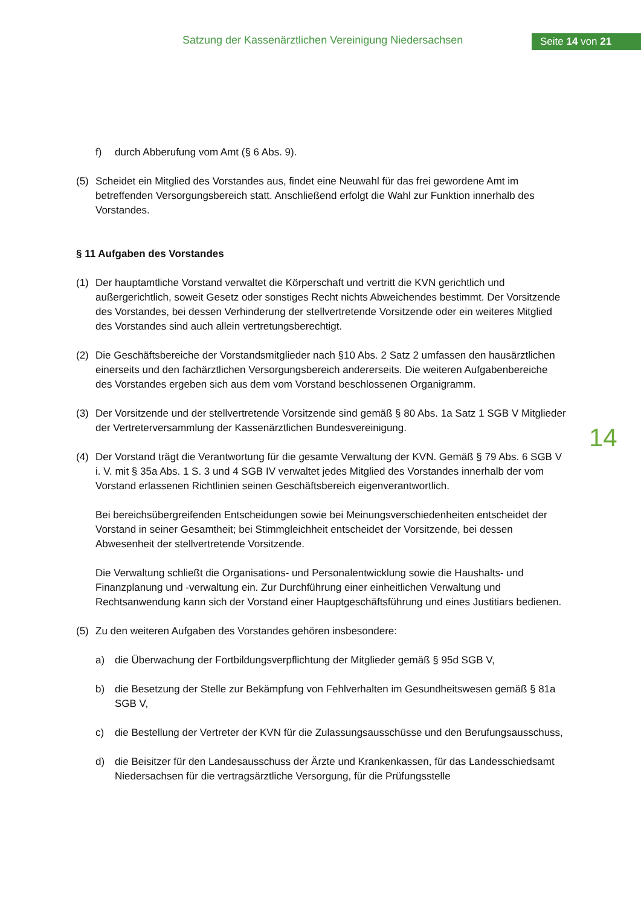Satzung der Kassenärztlichen Vereinigung Niedersachsen
Seite 14 von 21
14
f) durch Abberufung vom Amt (§ 6 Abs. 9).
(5) Scheidet ein Mitglied des Vorstandes aus, findet eine Neuwahl für das frei gewordene Amt im betreffenden Versorgungsbereich statt. Anschließend erfolgt die Wahl zur Funktion innerhalb des Vorstandes.
§ 11 Aufgaben des Vorstandes
(1) Der hauptamtliche Vorstand verwaltet die Körperschaft und vertritt die KVN gerichtlich und außergerichtlich, soweit Gesetz oder sonstiges Recht nichts Abweichendes bestimmt. Der Vorsitzende des Vorstandes, bei dessen Verhinderung der stellvertretende Vorsitzende oder ein weiteres Mitglied des Vorstandes sind auch allein vertretungsberechtigt.
(2) Die Geschäftsbereiche der Vorstandsmitglieder nach §10 Abs. 2 Satz 2 umfassen den hausärztlichen einerseits und den fachärztlichen Versorgungsbereich andererseits. Die weiteren Aufgabenbereiche des Vorstandes ergeben sich aus dem vom Vorstand beschlossenen Organigramm.
(3) Der Vorsitzende und der stellvertretende Vorsitzende sind gemäß § 80 Abs. 1a Satz 1 SGB V Mitglieder der Vertreterversammlung der Kassenärztlichen Bundesvereinigung.
(4) Der Vorstand trägt die Verantwortung für die gesamte Verwaltung der KVN. Gemäß § 79 Abs. 6 SGB V i. V. mit § 35a Abs. 1 S. 3 und 4 SGB IV verwaltet jedes Mitglied des Vorstandes innerhalb der vom Vorstand erlassenen Richtlinien seinen Geschäftsbereich eigenverantwortlich.
Bei bereichsübergreifenden Entscheidungen sowie bei Meinungsverschiedenheiten entscheidet der Vorstand in seiner Gesamtheit; bei Stimmgleichheit entscheidet der Vorsitzende, bei dessen Abwesenheit der stellvertretende Vorsitzende.
Die Verwaltung schließt die Organisations- und Personalentwicklung sowie die Haushalts- und Finanzplanung und -verwaltung ein. Zur Durchführung einer einheitlichen Verwaltung und Rechtsanwendung kann sich der Vorstand einer Hauptgeschäftsführung und eines Justitiars bedienen.
(5) Zu den weiteren Aufgaben des Vorstandes gehören insbesondere:
a) die Überwachung der Fortbildungsverpflichtung der Mitglieder gemäß § 95d SGB V,
b) die Besetzung der Stelle zur Bekämpfung von Fehlverhalten im Gesundheitswesen gemäß § 81a SGB V,
c) die Bestellung der Vertreter der KVN für die Zulassungsausschüsse und den Berufungsausschuss,
d) die Beisitzer für den Landesausschuss der Ärzte und Krankenkassen, für das Landesschiedsamt Niedersachsen für die vertragsärztliche Versorgung, für die Prüfungsstelle